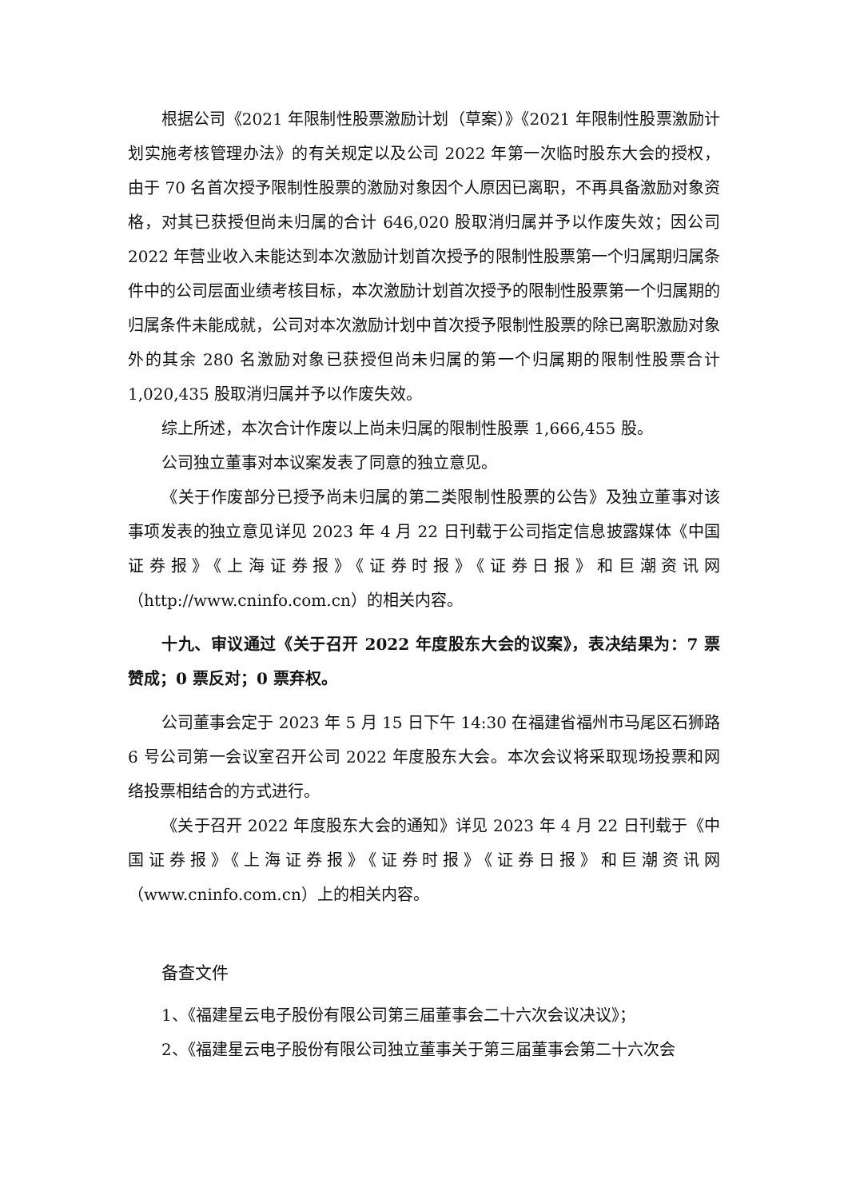根据公司《2021 年限制性股票激励计划（草案）》《2021 年限制性股票激励计划实施考核管理办法》的有关规定以及公司 2022 年第一次临时股东大会的授权，由于 70 名首次授予限制性股票的激励对象因个人原因已离职，不再具备激励对象资格，对其已获授但尚未归属的合计 646,020 股取消归属并予以作废失效；因公司 2022 年营业收入未能达到本次激励计划首次授予的限制性股票第一个归属期归属条件中的公司层面业绩考核目标，本次激励计划首次授予的限制性股票第一个归属期的归属条件未能成就，公司对本次激励计划中首次授予限制性股票的除已离职激励对象外的其余 280 名激励对象已获授但尚未归属的第一个归属期的限制性股票合计 1,020,435 股取消归属并予以作废失效。
综上所述，本次合计作废以上尚未归属的限制性股票 1,666,455 股。
公司独立董事对本议案发表了同意的独立意见。
《关于作废部分已授予尚未归属的第二类限制性股票的公告》及独立董事对该事项发表的独立意见详见 2023 年 4 月 22 日刊载于公司指定信息披露媒体《中国证券报》《上海证券报》《证券时报》《证券日报》和巨潮资讯网（http://www.cninfo.com.cn）的相关内容。
十九、审议通过《关于召开 2022 年度股东大会的议案》，表决结果为：7 票赞成；0 票反对；0 票弃权。
公司董事会定于 2023 年 5 月 15 日下午 14:30 在福建省福州市马尾区石狮路 6 号公司第一会议室召开公司 2022 年度股东大会。本次会议将采取现场投票和网络投票相结合的方式进行。
《关于召开 2022 年度股东大会的通知》详见 2023 年 4 月 22 日刊载于《中国证券报》《上海证券报》《证券时报》《证券日报》和巨潮资讯网（www.cninfo.com.cn）上的相关内容。
备查文件
1、《福建星云电子股份有限公司第三届董事会二十六次会议决议》；
2、《福建星云电子股份有限公司独立董事关于第三届董事会第二十六次会